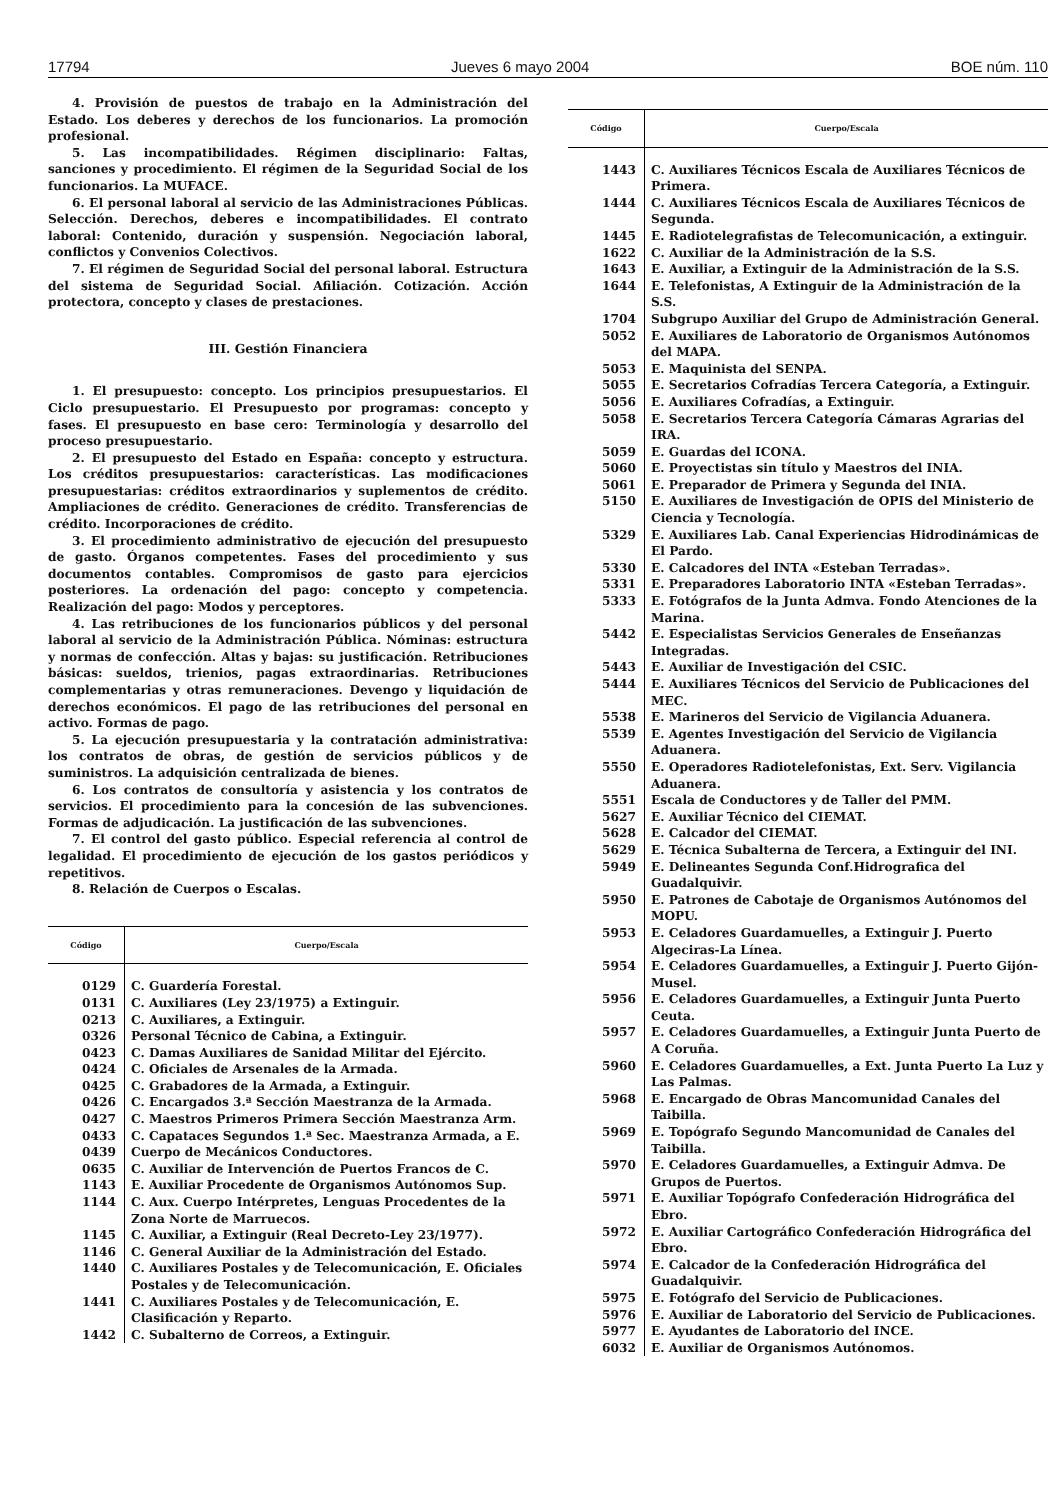17794 Jueves 6 mayo 2004 BOE núm. 110
4. Provisión de puestos de trabajo en la Administración del Estado. Los deberes y derechos de los funcionarios. La promoción profesional.
5. Las incompatibilidades. Régimen disciplinario: Faltas, sanciones y procedimiento. El régimen de la Seguridad Social de los funcionarios. La MUFACE.
6. El personal laboral al servicio de las Administraciones Públicas. Selección. Derechos, deberes e incompatibilidades. El contrato laboral: Contenido, duración y suspensión. Negociación laboral, conflictos y Convenios Colectivos.
7. El régimen de Seguridad Social del personal laboral. Estructura del sistema de Seguridad Social. Afiliación. Cotización. Acción protectora, concepto y clases de prestaciones.
III. Gestión Financiera
1. El presupuesto: concepto. Los principios presupuestarios. El Ciclo presupuestario. El Presupuesto por programas: concepto y fases. El presupuesto en base cero: Terminología y desarrollo del proceso presupuestario.
2. El presupuesto del Estado en España: concepto y estructura. Los créditos presupuestarios: características. Las modificaciones presupuestarias: créditos extraordinarios y suplementos de crédito. Ampliaciones de crédito. Generaciones de crédito. Transferencias de crédito. Incorporaciones de crédito.
3. El procedimiento administrativo de ejecución del presupuesto de gasto. Órganos competentes. Fases del procedimiento y sus documentos contables. Compromisos de gasto para ejercicios posteriores. La ordenación del pago: concepto y competencia. Realización del pago: Modos y perceptores.
4. Las retribuciones de los funcionarios públicos y del personal laboral al servicio de la Administración Pública. Nóminas: estructura y normas de confección. Altas y bajas: su justificación. Retribuciones básicas: sueldos, trienios, pagas extraordinarias. Retribuciones complementarias y otras remuneraciones. Devengo y liquidación de derechos económicos. El pago de las retribuciones del personal en activo. Formas de pago.
5. La ejecución presupuestaria y la contratación administrativa: los contratos de obras, de gestión de servicios públicos y de suministros. La adquisición centralizada de bienes.
6. Los contratos de consultoría y asistencia y los contratos de servicios. El procedimiento para la concesión de las subvenciones. Formas de adjudicación. La justificación de las subvenciones.
7. El control del gasto público. Especial referencia al control de legalidad. El procedimiento de ejecución de los gastos periódicos y repetitivos.
8. Relación de Cuerpos o Escalas.
| Código | Cuerpo/Escala |
| --- | --- |
| 0129 | C. Guardería Forestal. |
| 0131 | C. Auxiliares (Ley 23/1975) a Extinguir. |
| 0213 | C. Auxiliares, a Extinguir. |
| 0326 | Personal Técnico de Cabina, a Extinguir. |
| 0423 | C. Damas Auxiliares de Sanidad Militar del Ejército. |
| 0424 | C. Oficiales de Arsenales de la Armada. |
| 0425 | C. Grabadores de la Armada, a Extinguir. |
| 0426 | C. Encargados 3.ª Sección Maestranza de la Armada. |
| 0427 | C. Maestros Primeros Primera Sección Maestranza Arm. |
| 0433 | C. Capataces Segundos 1.ª Sec. Maestranza Armada, a E. |
| 0439 | Cuerpo de Mecánicos Conductores. |
| 0635 | C. Auxiliar de Intervención de Puertos Francos de C. |
| 1143 | E. Auxiliar Procedente de Organismos Autónomos Sup. |
| 1144 | C. Aux. Cuerpo Intérpretes, Lenguas Procedentes de la Zona Norte de Marruecos. |
| 1145 | C. Auxiliar, a Extinguir (Real Decreto-Ley 23/1977). |
| 1146 | C. General Auxiliar de la Administración del Estado. |
| 1440 | C. Auxiliares Postales y de Telecomunicación, E. Oficiales Postales y de Telecomunicación. |
| 1441 | C. Auxiliares Postales y de Telecomunicación, E. Clasificación y Reparto. |
| 1442 | C. Subalterno de Correos, a Extinguir. |
| Código | Cuerpo/Escala |
| --- | --- |
| 1443 | C. Auxiliares Técnicos Escala de Auxiliares Técnicos de Primera. |
| 1444 | C. Auxiliares Técnicos Escala de Auxiliares Técnicos de Segunda. |
| 1445 | E. Radiotelegrafistas de Telecomunicación, a extinguir. |
| 1622 | C. Auxiliar de la Administración de la S.S. |
| 1643 | E. Auxiliar, a Extinguir de la Administración de la S.S. |
| 1644 | E. Telefonistas, A Extinguir de la Administración de la S.S. |
| 1704 | Subgrupo Auxiliar del Grupo de Administración General. |
| 5052 | E. Auxiliares de Laboratorio de Organismos Autónomos del MAPA. |
| 5053 | E. Maquinista del SENPA. |
| 5055 | E. Secretarios Cofradías Tercera Categoría, a Extinguir. |
| 5056 | E. Auxiliares Cofradías, a Extinguir. |
| 5058 | E. Secretarios Tercera Categoría Cámaras Agrarias del IRA. |
| 5059 | E. Guardas del ICONA. |
| 5060 | E. Proyectistas sin título y Maestros del INIA. |
| 5061 | E. Preparador de Primera y Segunda del INIA. |
| 5150 | E. Auxiliares de Investigación de OPIS del Ministerio de Ciencia y Tecnología. |
| 5329 | E. Auxiliares Lab. Canal Experiencias Hidrodinámicas de El Pardo. |
| 5330 | E. Calcadores del INTA «Esteban Terradas». |
| 5331 | E. Preparadores Laboratorio INTA «Esteban Terradas». |
| 5333 | E. Fotógrafos de la Junta Admva. Fondo Atenciones de la Marina. |
| 5442 | E. Especialistas Servicios Generales de Enseñanzas Integradas. |
| 5443 | E. Auxiliar de Investigación del CSIC. |
| 5444 | E. Auxiliares Técnicos del Servicio de Publicaciones del MEC. |
| 5538 | E. Marineros del Servicio de Vigilancia Aduanera. |
| 5539 | E. Agentes Investigación del Servicio de Vigilancia Aduanera. |
| 5550 | E. Operadores Radiotelefonistas, Ext. Serv. Vigilancia Aduanera. |
| 5551 | Escala de Conductores y de Taller del PMM. |
| 5627 | E. Auxiliar Técnico del CIEMAT. |
| 5628 | E. Calcador del CIEMAT. |
| 5629 | E. Técnica Subalterna de Tercera, a Extinguir del INI. |
| 5949 | E. Delineantes Segunda Conf.Hidrografica del Guadalquivir. |
| 5950 | E. Patrones de Cabotaje de Organismos Autónomos del MOPU. |
| 5953 | E. Celadores Guardamuelles, a Extinguir J. Puerto Algeciras-La Línea. |
| 5954 | E. Celadores Guardamuelles, a Extinguir J. Puerto Gijón-Musel. |
| 5956 | E. Celadores Guardamuelles, a Extinguir Junta Puerto Ceuta. |
| 5957 | E. Celadores Guardamuelles, a Extinguir Junta Puerto de A Coruña. |
| 5960 | E. Celadores Guardamuelles, a Ext. Junta Puerto La Luz y Las Palmas. |
| 5968 | E. Encargado de Obras Mancomunidad Canales del Taibilla. |
| 5969 | E. Topógrafo Segundo Mancomunidad de Canales del Taibilla. |
| 5970 | E. Celadores Guardamuelles, a Extinguir Admva. De Grupos de Puertos. |
| 5971 | E. Auxiliar Topógrafo Confederación Hidrográfica del Ebro. |
| 5972 | E. Auxiliar Cartográfico Confederación Hidrográfica del Ebro. |
| 5974 | E. Calcador de la Confederación Hidrográfica del Guadalquivir. |
| 5975 | E. Fotógrafo del Servicio de Publicaciones. |
| 5976 | E. Auxiliar de Laboratorio del Servicio de Publicaciones. |
| 5977 | E. Ayudantes de Laboratorio del INCE. |
| 6032 | E. Auxiliar de Organismos Autónomos. |